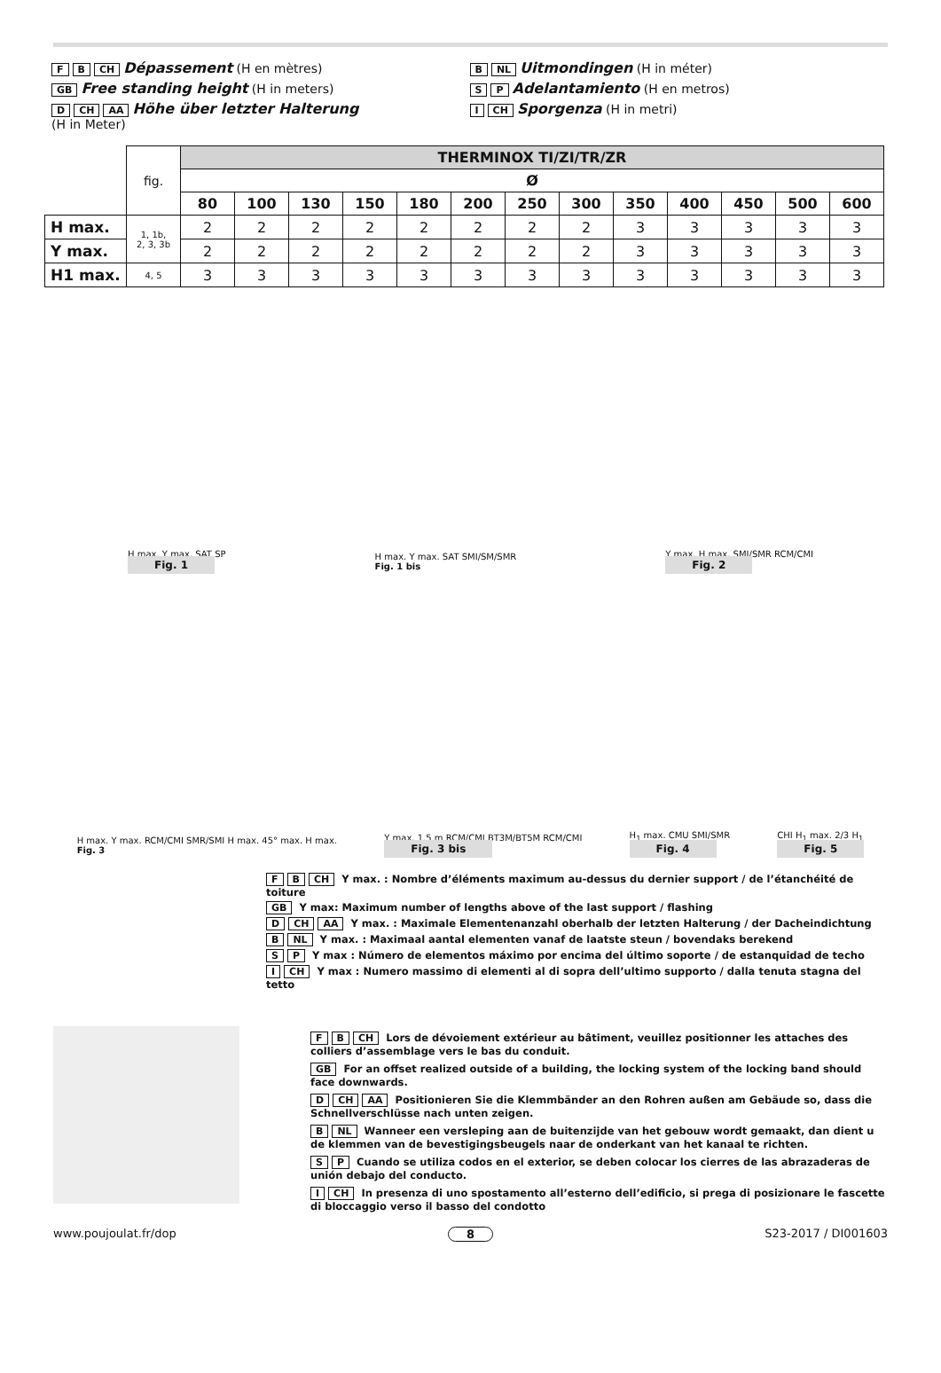F B CH Dépassement (H en mètres)
GB Free standing height (H in meters)
D CH AA Höhe über letzter Halterung
(H in Meter)
B NL Uitmondingen (H in méter)
S P Adelantamiento (H en metros)
I CH Sporgenza (H in metri)
| | fig. | THERMINOX TI/ZI/TR/ZR | | | | | | | | | | | | |
| | | Ø | | | | | | | | | | | | |
| | | 80 | 100 | 130 | 150 | 180 | 200 | 250 | 300 | 350 | 400 | 450 | 500 | 600 |
| H max. | 1, 1b, 2, 3, 3b | 2 | 2 | 2 | 2 | 2 | 2 | 2 | 2 | 3 | 3 | 3 | 3 | 3 |
| Y max. | | 2 | 2 | 2 | 2 | 2 | 2 | 2 | 2 | 3 | 3 | 3 | 3 | 3 |
| H1 max. | 4, 5 | 3 | 3 | 3 | 3 | 3 | 3 | 3 | 3 | 3 | 3 | 3 | 3 | 3 |
H max. Y max. SAT SP
Fig. 1
H max. Y max. SAT SMI/SM/SMR
Fig. 1 bis
Y max. H max. SMI/SMR RCM/CMI
Fig. 2
H max. Y max. RCM/CMI SMR/SMI H max. 45° max. H max.
Fig. 3
Y max. 1,5 m RCM/CMI BT3M/BT5M RCM/CMI
Fig. 3 bis
H<sub>1</sub> max. CMU SMI/SMR
Fig. 4
CHI H<sub>1</sub> max. 2/3 H<sub>1</sub>
Fig. 5
F B CH Y max. : Nombre d’éléments maximum au-dessus du dernier support / de l’étanchéité de toiture
GB Y max: Maximum number of lengths above of the last support / flashing
D CH AA Y max. : Maximale Elementenanzahl oberhalb der letzten Halterung / der Dacheindichtung
B NL Y max. : Maximaal aantal elementen vanaf de laatste steun / bovendaks berekend
S P Y max : Número de elementos máximo por encima del último soporte / de estanquidad de techo
I CH Y max : Numero massimo di elementi al di sopra dell’ultimo supporto / dalla tenuta stagna del tetto
F B CH Lors de dévoiement extérieur au bâtiment, veuillez positionner les attaches des colliers d’assemblage vers le bas du conduit.
GB For an offset realized outside of a building, the locking system of the locking band should face downwards.
D CH AA Positionieren Sie die Klemmbänder an den Rohren außen am Gebäude so, dass die Schnellverschlüsse nach unten zeigen.
B NL Wanneer een versleping aan de buitenzijde van het gebouw wordt gemaakt, dan dient u de klemmen van de bevestigingsbeugels naar de onderkant van het kanaal te richten.
S P Cuando se utiliza codos en el exterior, se deben colocar los cierres de las abrazaderas de unión debajo del conducto.
I CH In presenza di uno spostamento all’esterno dell’edificio, si prega di posizionare le fascette di bloccaggio verso il basso del condotto
www.poujoulat.fr/dop 8 S23-2017 / DI001603